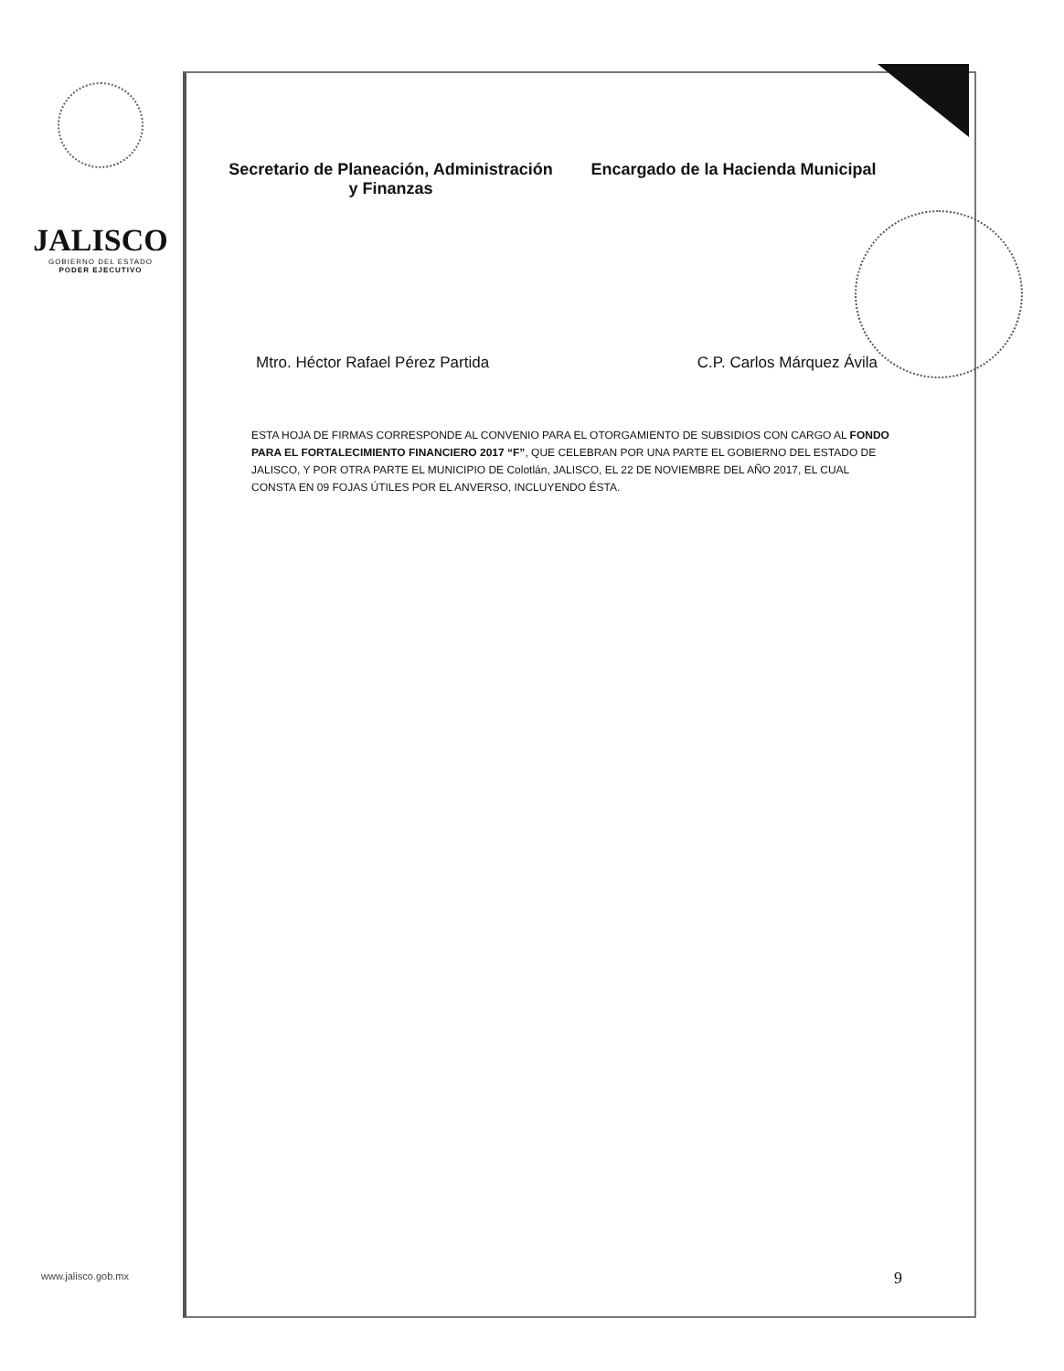JALISCO
GOBIERNO DEL ESTADO
PODER EJECUTIVO
Secretario de Planeación, Administración
y Finanzas
Encargado de la Hacienda Municipal
Mtro. Héctor Rafael Pérez Partida C.P. Carlos Márquez Ávila
ESTA HOJA DE FIRMAS CORRESPONDE AL CONVENIO PARA EL OTORGAMIENTO DE SUBSIDIOS CON CARGO AL FONDO PARA EL FORTALECIMIENTO FINANCIERO 2017 “F”, QUE CELEBRAN POR UNA PARTE EL GOBIERNO DEL ESTADO DE JALISCO, Y POR OTRA PARTE EL MUNICIPIO DE Colotlán, JALISCO, EL 22 DE NOVIEMBRE DEL AÑO 2017, EL CUAL CONSTA EN 09 FOJAS ÚTILES POR EL ANVERSO, INCLUYENDO ÉSTA.
www.jalisco.gob.mx 9